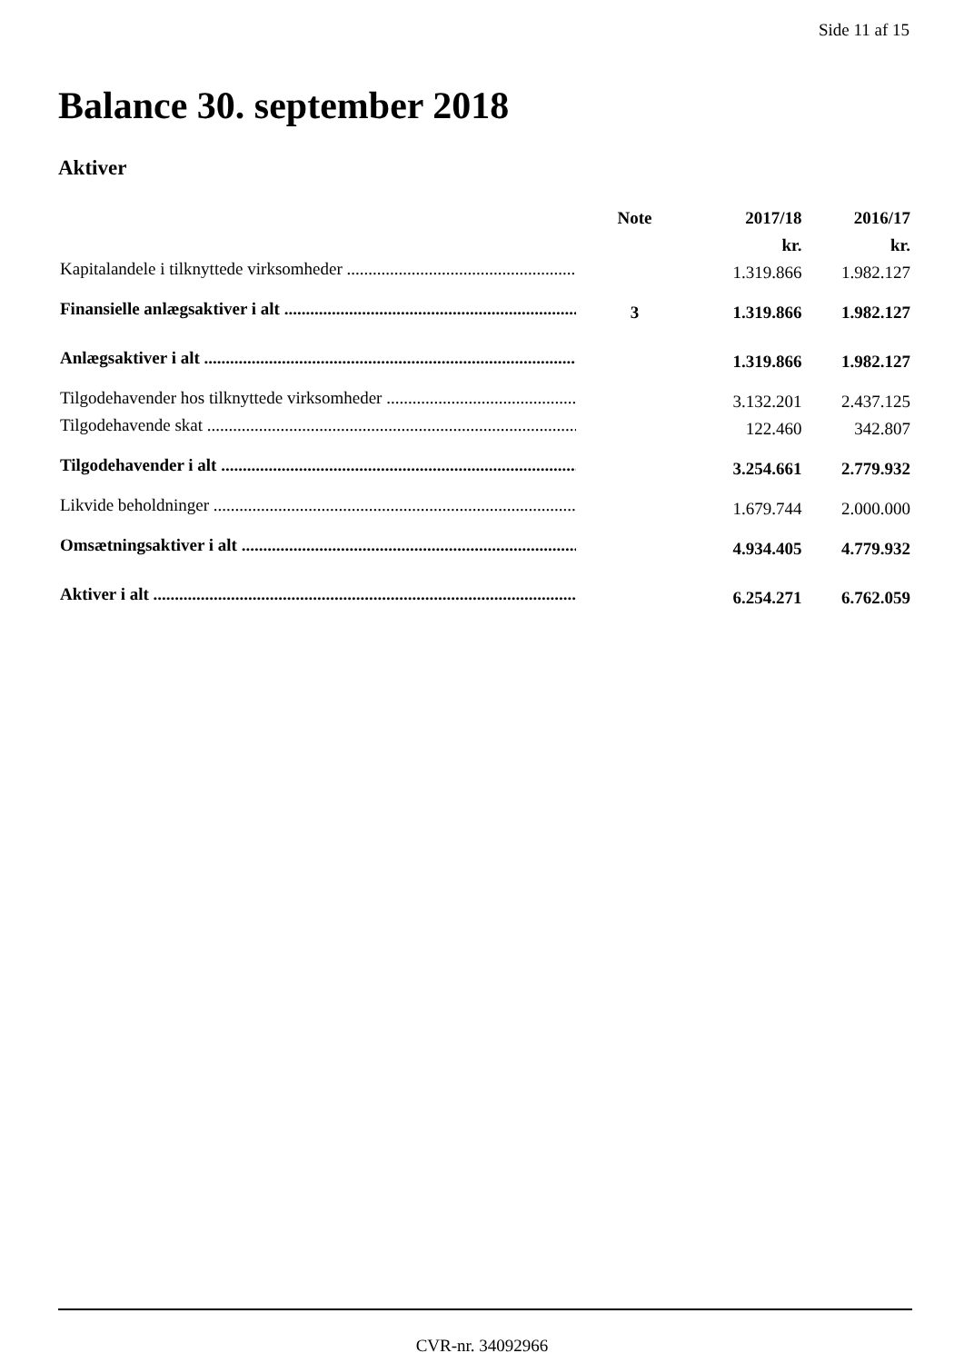Side 11 af 15
Balance 30. september 2018
Aktiver
| | Note | 2017/18 | 2016/17 |
| --- | --- | --- | --- |
| | | kr. | kr. |
| Kapitalandele i tilknyttede virksomheder | | 1.319.866 | 1.982.127 |
| Finansielle anlægsaktiver i alt | 3 | 1.319.866 | 1.982.127 |
| Anlægsaktiver i alt | | 1.319.866 | 1.982.127 |
| Tilgodehavender hos tilknyttede virksomheder | | 3.132.201 | 2.437.125 |
| Tilgodehavende skat | | 122.460 | 342.807 |
| Tilgodehavender i alt | | 3.254.661 | 2.779.932 |
| Likvide beholdninger | | 1.679.744 | 2.000.000 |
| Omsætningsaktiver i alt | | 4.934.405 | 4.779.932 |
| Aktiver i alt | | 6.254.271 | 6.762.059 |
CVR-nr. 34092966